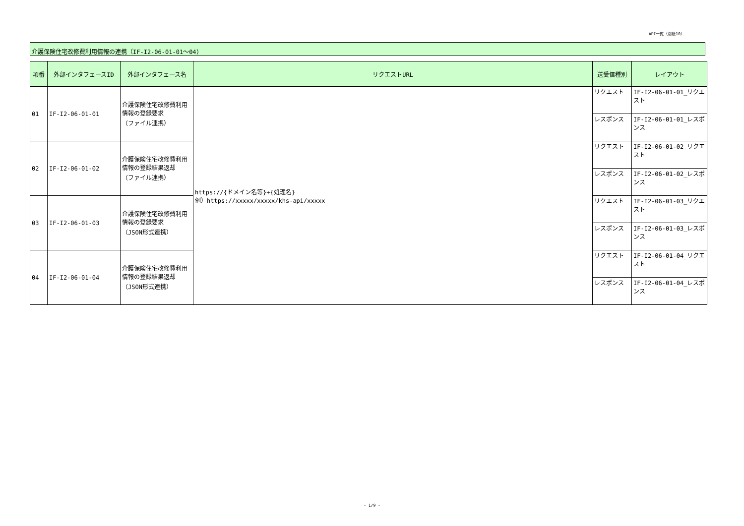API一覧（別紙10）
介護保険住宅改修費利用情報の連携（IF-I2-06-01-01～04）
| 項番 | 外部インタフェースID | 外部インタフェース名 | リクエストURL | 送受信種別 | レイアウト |
| --- | --- | --- | --- | --- | --- |
| 01 | IF-I2-06-01-01 | 介護保険住宅改修費利用情報の登録要求 （ファイル連携） | https://{ドメイン名等}+{処理名} 例）https://xxxxx/xxxxx/khs-api/xxxxx | リクエスト | IF-I2-06-01-01_リクエスト |
| | | | | レスポンス | IF-I2-06-01-01_レスポンス |
| 02 | IF-I2-06-01-02 | 介護保険住宅改修費利用情報の登録結果返却 （ファイル連携） | | リクエスト | IF-I2-06-01-02_リクエスト |
| | | | | レスポンス | IF-I2-06-01-02_レスポンス |
| 03 | IF-I2-06-01-03 | 介護保険住宅改修費利用情報の登録要求 （JSON形式連携） | | リクエスト | IF-I2-06-01-03_リクエスト |
| | | | | レスポンス | IF-I2-06-01-03_レスポンス |
| 04 | IF-I2-06-01-04 | 介護保険住宅改修費利用情報の登録結果返却 （JSON形式連携） | | リクエスト | IF-I2-06-01-04_リクエスト |
| | | | | レスポンス | IF-I2-06-01-04_レスポンス |
- 1/9 -